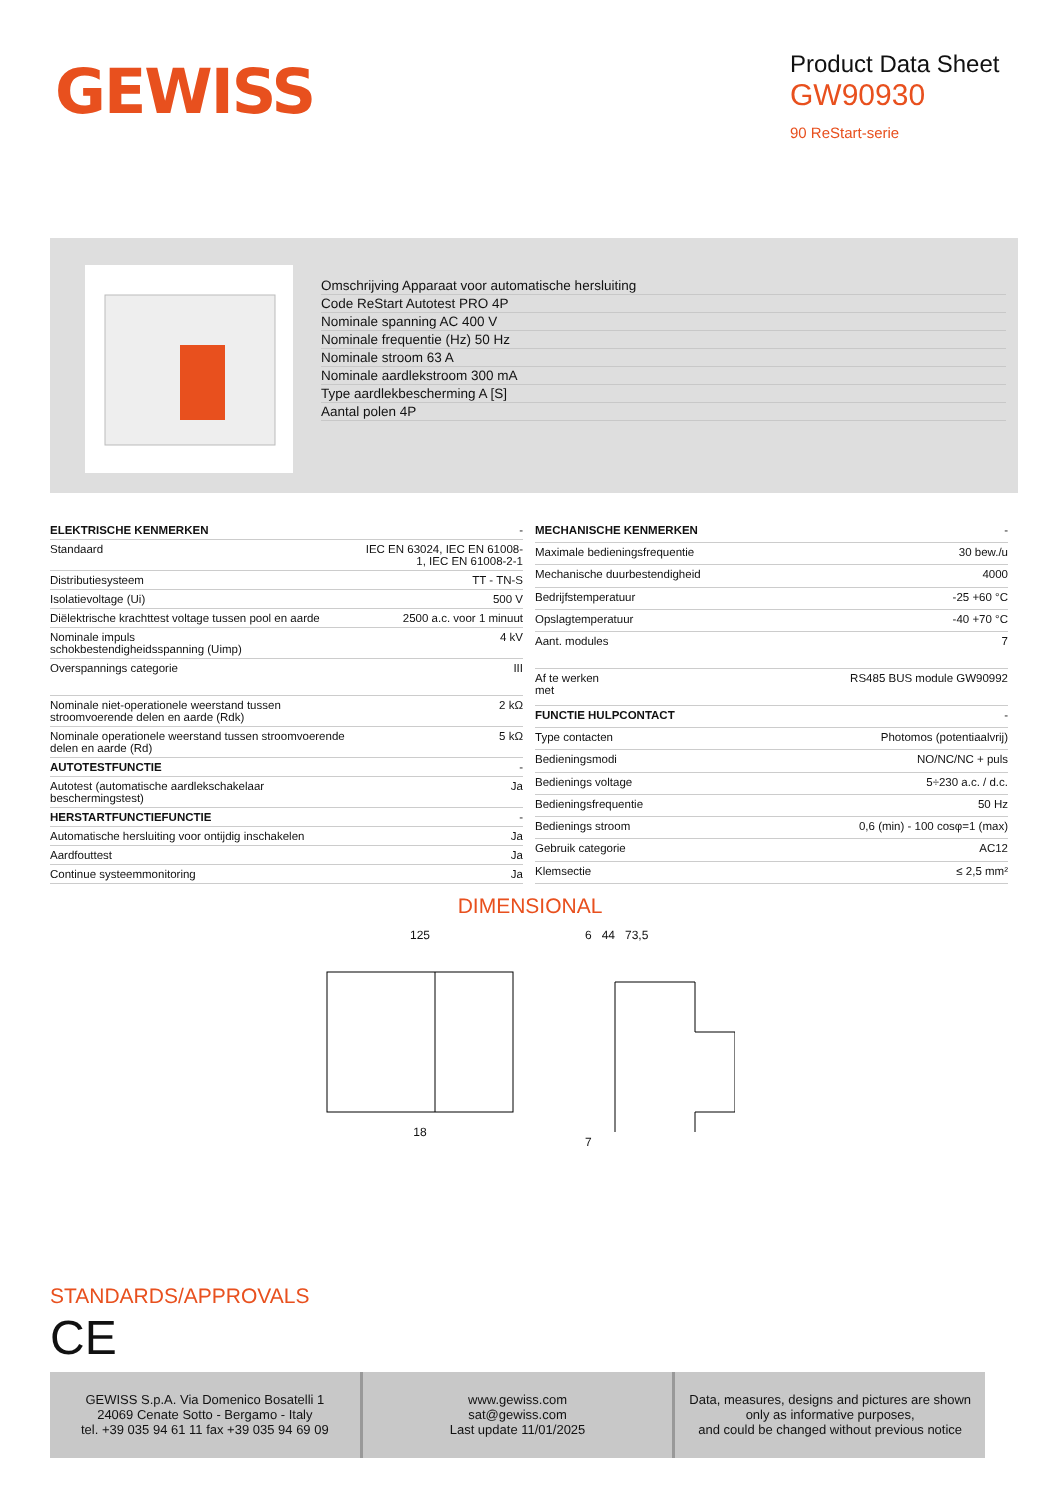GEWISS
Product Data Sheet
GW90930
90 ReStart-serie
Omschrijving Apparaat voor automatische hersluiting
Code ReStart Autotest PRO 4P
Nominale spanning AC 400 V
Nominale frequentie (Hz) 50 Hz
Nominale stroom 63 A
Nominale aardlekstroom 300 mA
Type aardlekbescherming A [S]
Aantal polen 4P
| ELEKTRISCHE KENMERKEN | - |
| Standaard | IEC EN 63024, IEC EN 61008-1, IEC EN 61008-2-1 |
| Distributiesysteem | TT - TN-S |
| Isolatievoltage (Ui) | 500 V |
| Diëlektrische krachttest voltage tussen pool en aarde | 2500 a.c. voor 1 minuut |
| Nominale impuls schokbestendigheidsspanning (Uimp) | 4 kV |
| Overspannings categorie | III |
| Nominale niet-operationele weerstand tussen stroomvoerende delen en aarde (Rdk) | 2 kΩ |
| Nominale operationele weerstand tussen stroomvoerende delen en aarde (Rd) | 5 kΩ |
| AUTOTESTFUNCTIE | - |
| Autotest (automatische aardlekschakelaar beschermingstest) | Ja |
| HERSTARTFUNCTIEFUNCTIE | - |
| Automatische hersluiting voor ontijdig inschakelen | Ja |
| Aardfouttest | Ja |
| Continue systeemmonitoring | Ja |
| MECHANISCHE KENMERKEN | - |
| Maximale bedieningsfrequentie | 30 bew./u |
| Mechanische duurbestendigheid | 4000 |
| Bedrijfstemperatuur | -25 +60 °C |
| Opslagtemperatuur | -40 +70 °C |
| Aant. modules | 7 |
| Af te werken met | RS485 BUS module GW90992 |
| FUNCTIE HULPCONTACT | - |
| Type contacten | Photomos (potentiaalvrij) |
| Bedieningsmodi | NO/NC/NC + puls |
| Bedienings voltage | 5÷230 a.c. / d.c. |
| Bedieningsfrequentie | 50 Hz |
| Bedienings stroom | 0,6 (min) - 100 cosφ=1 (max) |
| Gebruik categorie | AC12 |
| Klemsectie | ≤ 2,5 mm² |
DIMENSIONAL
125
18
6 44 73,5
7
STANDARDS/APPROVALS
CE
GEWISS S.p.A. Via Domenico Bosatelli 1
24069 Cenate Sotto - Bergamo - Italy
tel. +39 035 94 61 11 fax +39 035 94 69 09
www.gewiss.com
sat@gewiss.com
Last update 11/01/2025
Data, measures, designs and pictures are shown
only as informative purposes,
and could be changed without previous notice